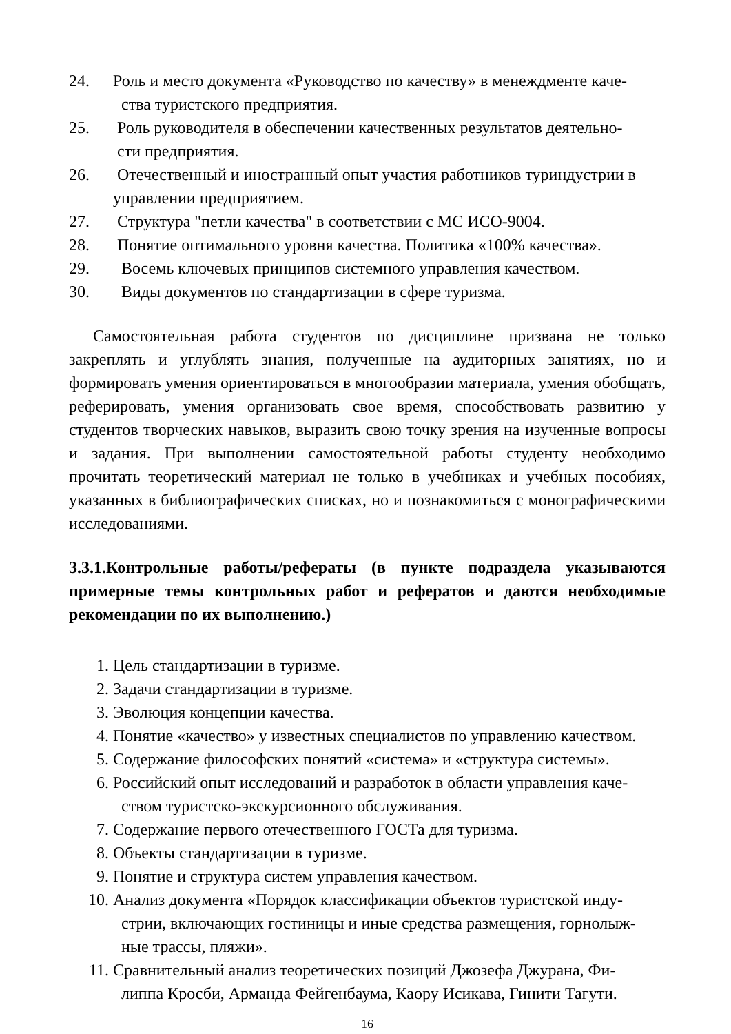24. Роль и место документа «Руководство по качеству» в менеждменте каче-
ства туристского предприятия.
25. Роль руководителя в обеспечении качественных результатов деятельно-
сти предприятия.
26. Отечественный и иностранный опыт участия работников туриндустрии в
управлении предприятием.
27. Структура "петли качества" в соответствии с МС ИСО-9004.
28. Понятие оптимального уровня качества. Политика «100% качества».
29. Восемь ключевых принципов системного управления качеством.
30. Виды документов по стандартизации в сфере туризма.
Самостоятельная работа студентов по дисциплине призвана не только закреплять и углублять знания, полученные на аудиторных занятиях, но и формировать умения ориентироваться в многообразии материала, умения обобщать, реферировать, умения организовать свое время, способствовать развитию у студентов творческих навыков, выразить свою точку зрения на изученные вопросы и задания. При выполнении самостоятельной работы студенту необходимо прочитать теоретический материал не только в учебниках и учебных пособиях, указанных в библиографических списках, но и познакомиться с монографическими исследованиями.
3.3.1.Контрольные работы/рефераты (в пункте подраздела указываются примерные темы контрольных работ и рефератов и даются необходимые рекомендации по их выполнению.)
1. Цель стандартизации в туризме.
2. Задачи стандартизации в туризме.
3. Эволюция концепции качества.
4. Понятие «качество» у известных специалистов по управлению качеством.
5. Содержание философских понятий «система» и «структура системы».
6. Российский опыт исследований и разработок в области управления каче-
ством туристско-экскурсионного обслуживания.
7. Содержание первого отечественного ГОСТа для туризма.
8. Объекты стандартизации в туризме.
9. Понятие и структура систем управления качеством.
10. Анализ документа «Порядок классификации объектов туристской инду-
стрии, включающих гостиницы и иные средства размещения, горнолыж-
ные трассы, пляжи».
11. Сравнительный анализ теоретических позиций Джозефа Джурана, Фи-
липпа Кросби, Арманда Фейгенбаума, Каору Исикава, Гинити Тагути.
16